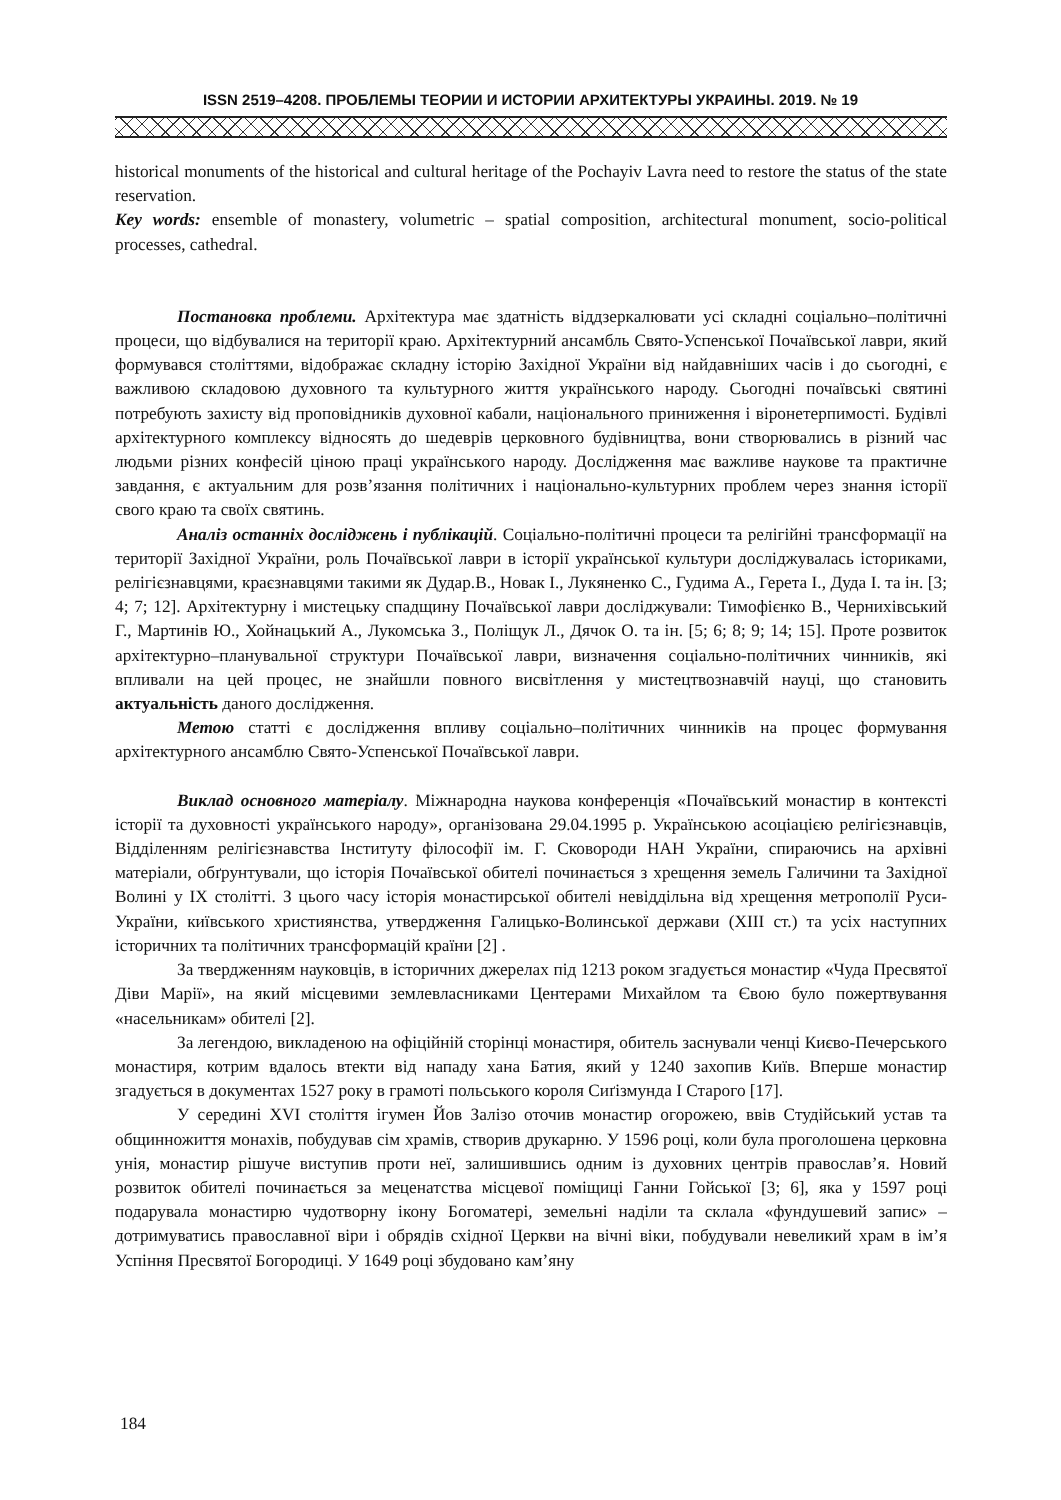ISSN 2519–4208. ПРОБЛЕМЫ ТЕОРИИ И ИСТОРИИ АРХИТЕКТУРЫ УКРАИНЫ. 2019. № 19
historical monuments of the historical and cultural heritage of the Pochayiv Lavra need to restore the status of the state reservation.
Key words: ensemble of monastery, volumetric – spatial composition, architectural monument, socio-political processes, cathedral.
Постановка проблеми. Архітектура має здатність віддзеркалювати усі складні соціально–політичні процеси, що відбувалися на території краю. Архітектурний ансамбль Свято-Успенської Почаївської лаври, який формувався століттями, відображає складну історію Західної України від найдавніших часів і до сьогодні, є важливою складовою духовного та культурного життя українського народу. Сьогодні почаївські святині потребують захисту від проповідників духовної кабали, національного приниження і віронетерпимості. Будівлі архітектурного комплексу відносять до шедеврів церковного будівництва, вони створювались в різний час людьми різних конфесій ціною праці українського народу. Дослідження має важливе наукове та практичне завдання, є актуальним для розв’язання політичних і національно-культурних проблем через знання історії свого краю та своїх святинь.
Аналіз останніх досліджень і публікацій. Соціально-політичні процеси та релігійні трансформації на території Західної України, роль Почаївської лаври в історії української культури досліджувалась істориками, релігієзнавцями, краєзнавцями такими як Дудар.В., Новак І., Лукяненко С., Гудима А., Герета І., Дуда І. та ін. [3; 4; 7; 12]. Архітектурну і мистецьку спадщину Почаївської лаври досліджували: Тимофієнко В., Черниxівський Г., Мартинів Ю., Хойнацький А., Лукомська З., Поліщук Л., Дячок О. та ін. [5; 6; 8; 9; 14; 15]. Проте розвиток архітектурно–планувальної структури Почаївської лаври, визначення соціально-політичних чинників, які впливали на цей процес, не знайшли повного висвітлення у мистецтвознавчій науці, що становить актуальність даного дослідження.
Метою статті є дослідження впливу соціально–політичних чинників на процес формування архітектурного ансамблю Свято-Успенської Почаївської лаври.
Виклад основного матеріалу. Міжнародна наукова конференція «Почаївський монастир в контексті історії та духовності українського народу», організована 29.04.1995 р. Українською асоціацією релігієзнавців, Відділенням релігієзнавства Інституту філософії ім. Г. Сковороди НАН України, спираючись на архівні матеріали, обґрунтували, що історія Почаївської обителі починається з хрещення земель Галичини та Західної Волині у IX столітті. З цього часу історія монастирської обителі невіддільна від хрещення метрополії Руси-України, київського християнства, утвердження Галицько-Волинської держави (XIII ст.) та усіх наступних історичних та політичних трансформацій країни [2] .
За твердженням науковців, в історичних джерелах під 1213 роком згадується монастир «Чуда Пресвятої Діви Марії», на який місцевими землевласниками Центерами Михайлом та Євою було пожертвування «насельникам» обителі [2].
За легендою, викладеною на офіційній сторінці монастиря, обитель заснували ченці Києво-Печерського монастиря, котрим вдалось втекти від нападу хана Батия, який у 1240 захопив Київ. Вперше монастир згадується в документах 1527 року в грамоті польського короля Сиґізмунда I Старого [17].
У середині XVI століття ігумен Йов Залізо оточив монастир огорожею, ввів Студійський устав та общинножиття монахів, побудував сім храмів, створив друкарню. У 1596 році, коли була проголошена церковна унія, монастир рішуче виступив проти неї, залишившись одним із духовних центрів православ’я. Новий розвиток обителі починається за меценатства місцевої поміщиці Ганни Гойської [3; 6], яка у 1597 році подарувала монастирю чудотворну ікону Богоматері, земельні наділи та склала «фундушевий запис» – дотримуватись православної віри і обрядів східної Церкви на вічні віки, побудували невеликий храм в ім’я Успіння Пресвятої Богородиці. У 1649 році збудовано кам’яну
184